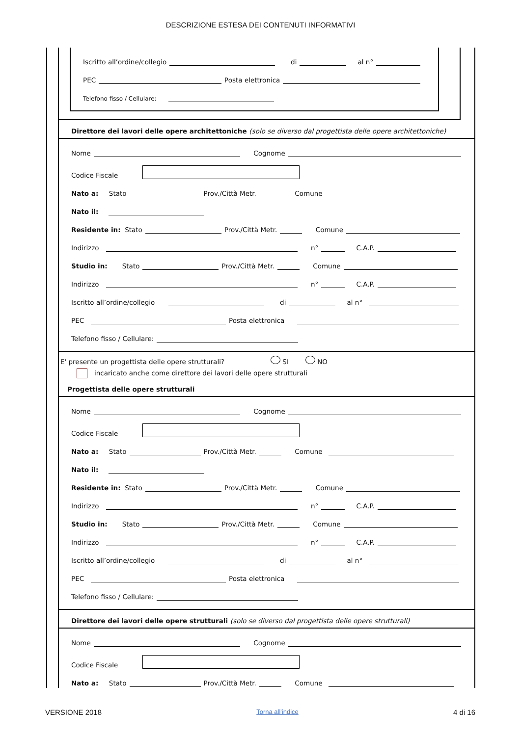DESCRIZIONE ESTESA DEI CONTENUTI INFORMATIVI
Iscritto all’ordine/collegio di al n°
PEC Posta elettronica
Telefono fisso / Cellulare:
Direttore dei lavori delle opere architettoniche (solo se diverso dal progettista delle opere architettoniche)
Nome Cognome
Codice Fiscale
Nato a: Stato Prov./Città Metr. Comune
Nato il:
Residente in: Stato Prov./Città Metr. Comune
Indirizzo n° C.A.P.
Studio in: Stato Prov./Città Metr. Comune
Indirizzo n° C.A.P.
Iscritto all’ordine/collegio di al n°
PEC Posta elettronica
Telefono fisso / Cellulare:
E' presente un progettista delle opere strutturali? SI NO
incaricato anche come direttore dei lavori delle opere strutturali
Progettista delle opere strutturali
Nome Cognome
Codice Fiscale
Nato a: Stato Prov./Città Metr. Comune
Nato il:
Residente in: Stato Prov./Città Metr. Comune
Indirizzo n° C.A.P.
Studio in: Stato Prov./Città Metr. Comune
Indirizzo n° C.A.P.
Iscritto all’ordine/collegio di al n°
PEC Posta elettronica
Telefono fisso / Cellulare:
Direttore dei lavori delle opere strutturali (solo se diverso dal progettista delle opere strutturali)
Nome Cognome
Codice Fiscale
Nato a: Stato Prov./Città Metr. Comune
VERSIONE 2018 Torna all'indice 4 di 16